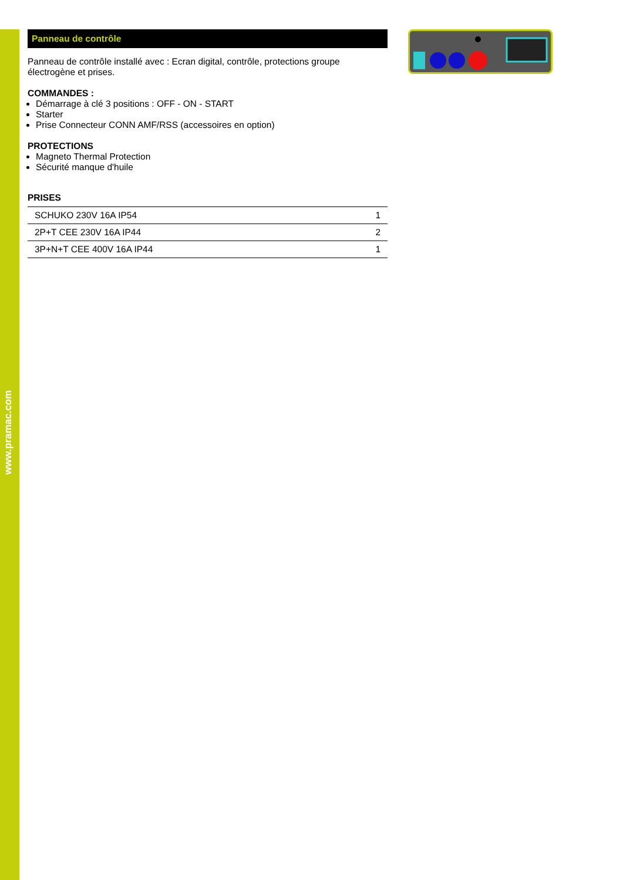www.pramac.com
Panneau de contrôle
Panneau de contrôle installé avec : Ecran digital, contrôle, protections groupe électrogène et prises.
COMMANDES :
Démarrage à clé 3 positions : OFF - ON - START
Starter
Prise Connecteur CONN AMF/RSS (accessoires en option)
PROTECTIONS
Magneto Thermal Protection
Sécurité manque d'huile
PRISES
| SCHUKO 230V 16A IP54 | 1 |
| 2P+T CEE 230V 16A IP44 | 2 |
| 3P+N+T CEE 400V 16A IP44 | 1 |